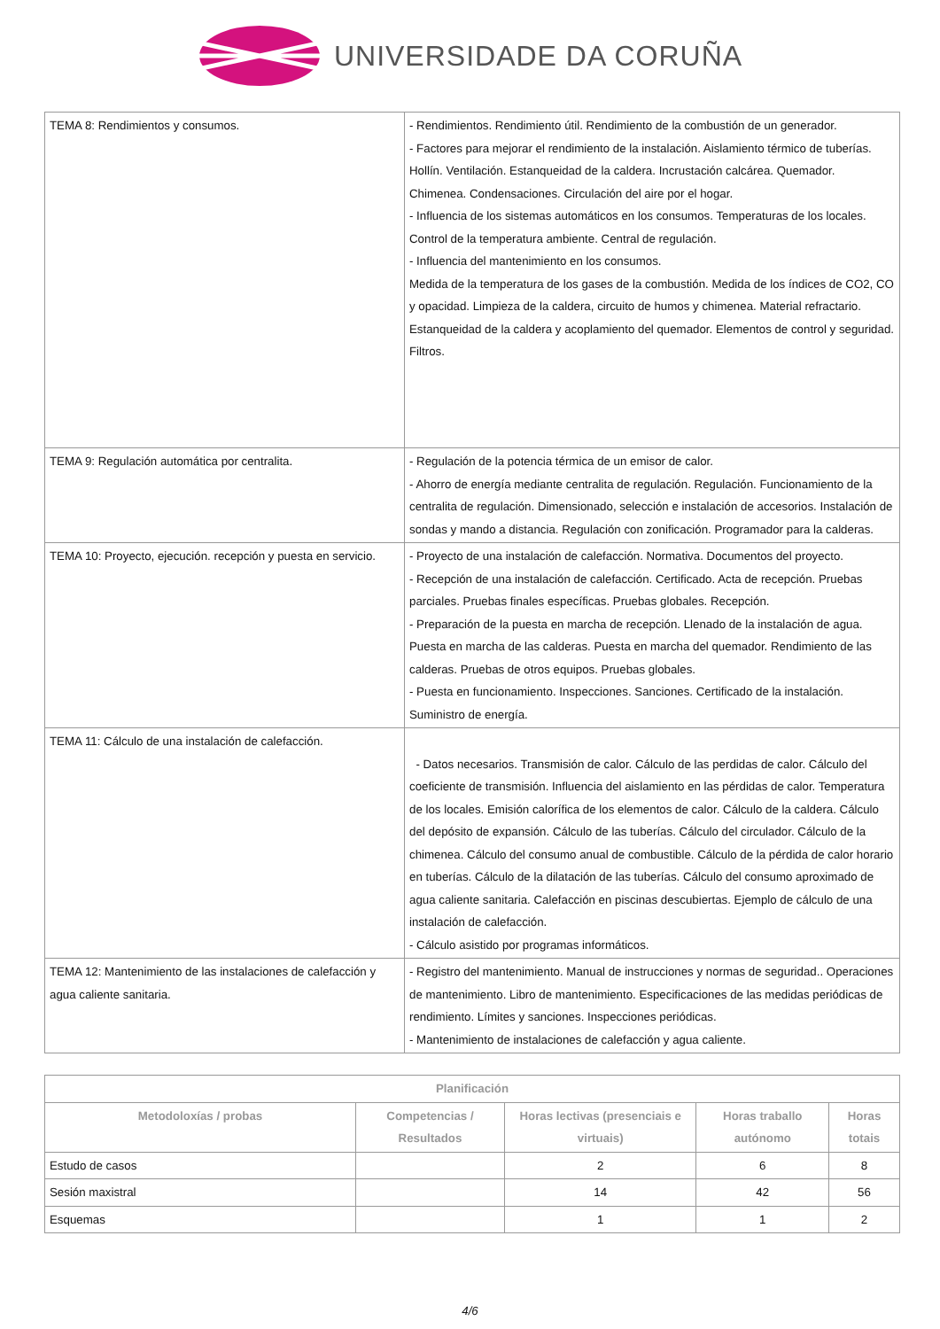UNIVERSIDADE DA CORUÑA
| TEMA 8: Rendimientos y consumos. | - Rendimientos. Rendimiento útil. Rendimiento de la combustión de un generador. - Factores para mejorar el rendimiento de la instalación. Aislamiento térmico de tuberías. Hollín. Ventilación. Estanqueidad de la caldera. Incrustación calcárea. Quemador. Chimenea. Condensaciones. Circulación del aire por el hogar. - Influencia de los sistemas automáticos en los consumos. Temperaturas de los locales. Control de la temperatura ambiente. Central de regulación. - Influencia del mantenimiento en los consumos. Medida de la temperatura de los gases de la combustión. Medida de los índices de CO2, CO y opacidad. Limpieza de la caldera, circuito de humos y chimenea. Material refractario. Estanqueidad de la caldera y acoplamiento del quemador. Elementos de control y seguridad. Filtros. |
| TEMA 9: Regulación automática por centralita. | - Regulación de la potencia térmica de un emisor de calor. - Ahorro de energía mediante centralita de regulación. Regulación. Funcionamiento de la centralita de regulación. Dimensionado, selección e instalación de accesorios. Instalación de sondas y mando a distancia. Regulación con zonificación. Programador para la calderas. |
| TEMA 10: Proyecto, ejecución. recepción y puesta en servicio. | - Proyecto de una instalación de calefacción. Normativa. Documentos del proyecto. - Recepción de una instalación de calefacción. Certificado. Acta de recepción. Pruebas parciales. Pruebas finales específicas. Pruebas globales. Recepción. - Preparación de la puesta en marcha de recepción. Llenado de la instalación de agua. Puesta en marcha de las calderas. Puesta en marcha del quemador. Rendimiento de las calderas. Pruebas de otros equipos. Pruebas globales. - Puesta en funcionamiento. Inspecciones. Sanciones. Certificado de la instalación. Suministro de energía. |
| TEMA 11: Cálculo de una instalación de calefacción. | - Datos necesarios. Transmisión de calor. Cálculo de las perdidas de calor. Cálculo del coeficiente de transmisión. Influencia del aislamiento en las pérdidas de calor. Temperatura de los locales. Emisión calorífica de los elementos de calor. Cálculo de la caldera. Cálculo del depósito de expansión. Cálculo de las tuberías. Cálculo del circulador. Cálculo de la chimenea. Cálculo del consumo anual de combustible. Cálculo de la pérdida de calor horario en tuberías. Cálculo de la dilatación de las tuberías. Cálculo del consumo aproximado de agua caliente sanitaria. Calefacción en piscinas descubiertas. Ejemplo de cálculo de una instalación de calefacción. - Cálculo asistido por programas informáticos. |
| TEMA 12: Mantenimiento de las instalaciones de calefacción y agua caliente sanitaria. | - Registro del mantenimiento. Manual de instrucciones y normas de seguridad.. Operaciones de mantenimiento. Libro de mantenimiento. Especificaciones de las medidas periódicas de rendimiento. Límites y sanciones. Inspecciones periódicas. - Mantenimiento de instalaciones de calefacción y agua caliente. |
| Planificación | | | | |
| --- | --- | --- | --- | --- |
| Metodoloxías / probas | Competencias / Resultados | Horas lectivas (presenciais e virtuais) | Horas traballo autónomo | Horas totais |
| Estudo de casos | | 2 | 6 | 8 |
| Sesión maxistral | | 14 | 42 | 56 |
| Esquemas | | 1 | 1 | 2 |
4/6